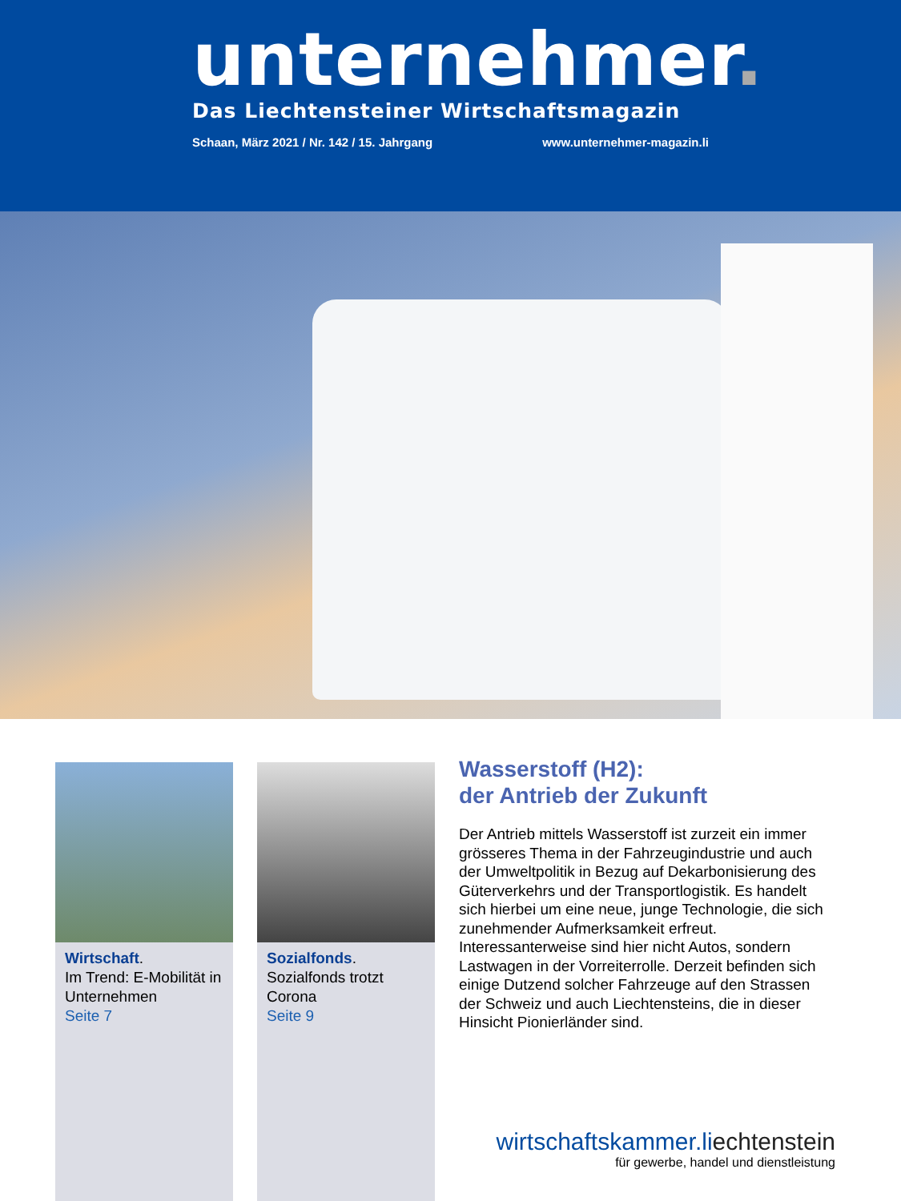unternehmer.
Das Liechtensteiner Wirtschaftsmagazin
Schaan, März 2021 / Nr. 142 / 15. Jahrgang www.unternehmer-magazin.li
Wirtschaft.
Im Trend: E-Mobilität in Unternehmen
Seite 7
Sozialfonds.
Sozialfonds trotzt Corona
Seite 9
Wasserstoff (H2):
der Antrieb der Zukunft
Der Antrieb mittels Wasserstoff ist zurzeit ein immer grösseres Thema in der Fahrzeugindustrie und auch der Umweltpolitik in Bezug auf Dekarbonisierung des Güterverkehrs und der Transportlogistik. Es handelt sich hierbei um eine neue, junge Technologie, die sich zunehmender Aufmerksamkeit erfreut. Interessanterweise sind hier nicht Autos, sondern Lastwagen in der Vorreiterrolle. Derzeit befinden sich einige Dutzend solcher Fahrzeuge auf den Strassen der Schweiz und auch Liechtensteins, die in dieser Hinsicht Pionierländer sind.
wirtschaftskammer.liechtenstein
für gewerbe, handel und dienstleistung